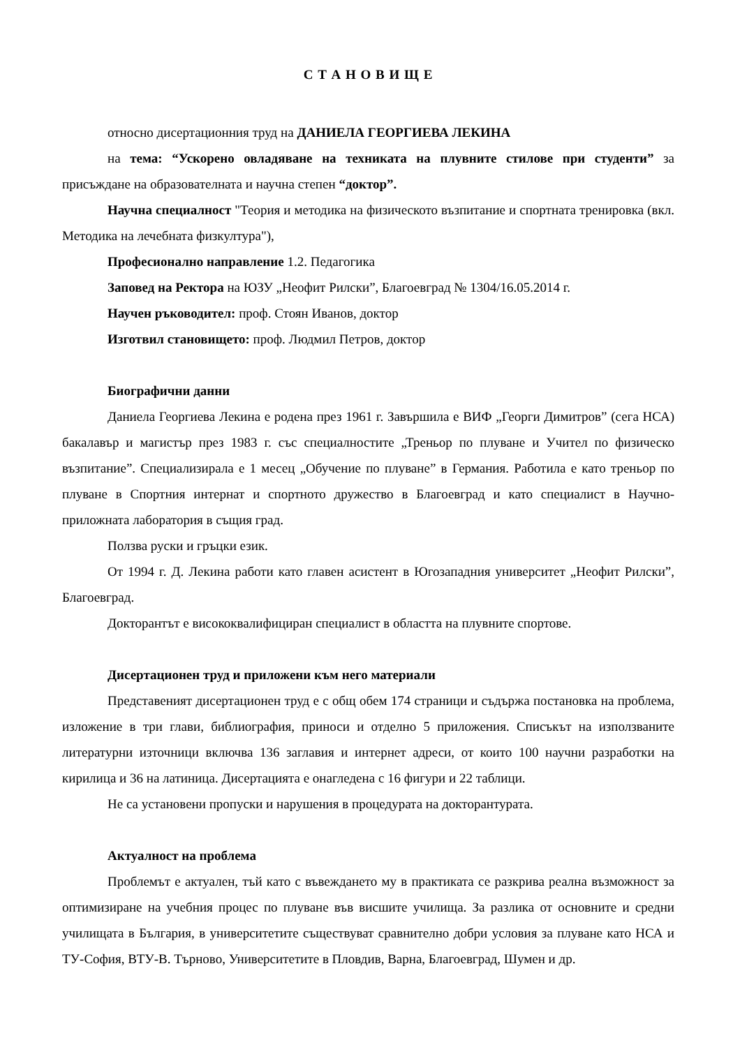С Т А Н О В И Щ Е
относно дисертационния труд на ДАНИЕЛА ГЕОРГИЕВА ЛЕКИНА
на тема: “Ускорено овладяване на техниката на плувните стилове при студенти” за присъждане на образователната и научна степен “доктор”.
Научна специалност "Теория и методика на физическото възпитание и спортната тренировка (вкл. Методика на лечебната физкултура"),
Професионално направление 1.2. Педагогика
Заповед на Ректора на ЮЗУ „Неофит Рилски”, Благоевград № 1304/16.05.2014 г.
Научен ръководител: проф. Стоян Иванов, доктор
Изготвил становището: проф. Людмил Петров, доктор
Биографични данни
Даниела Георгиева Лекина е родена през 1961 г. Завършила е ВИФ „Георги Димитров” (сега НСА) бакалавър и магистър през 1983 г. със специалностите „Треньор по плуване и Учител по физическо възпитание”. Специализирала е 1 месец „Обучение по плуване” в Германия. Работила е като треньор по плуване в Спортния интернат и спортното дружество в Благоевград и като специалист в Научно-приложната лаборатория в същия град.
Ползва руски и гръцки език.
От 1994 г. Д. Лекина работи като главен асистент в Югозападния университет „Неофит Рилски”, Благоевград.
Докторантът е висококвалифициран специалист в областта на плувните спортове.
Дисертационен труд и приложени към него материали
Представеният дисертационен труд е с общ обем 174 страници и съдържа постановка на проблема, изложение в три глави, библиография, приноси и отделно 5 приложения. Списъкът на използваните литературни източници включва 136 заглавия и интернет адреси, от които 100 научни разработки на кирилица и 36 на латиница. Дисертацията е онагледена с 16 фигури и 22 таблици.
Не са установени пропуски и нарушения в процедурата на докторантурата.
Актуалност на проблема
Проблемът е актуален, тъй като с въвеждането му в практиката се разкрива реална възможност за оптимизиране на учебния процес по плуване във висшите училища. За разлика от основните и средни училищата в България, в университетите съществуват сравнително добри условия за плуване като НСА и ТУ-София, ВТУ-В. Търново, Университетите в Пловдив, Варна, Благоевград, Шумен и др.